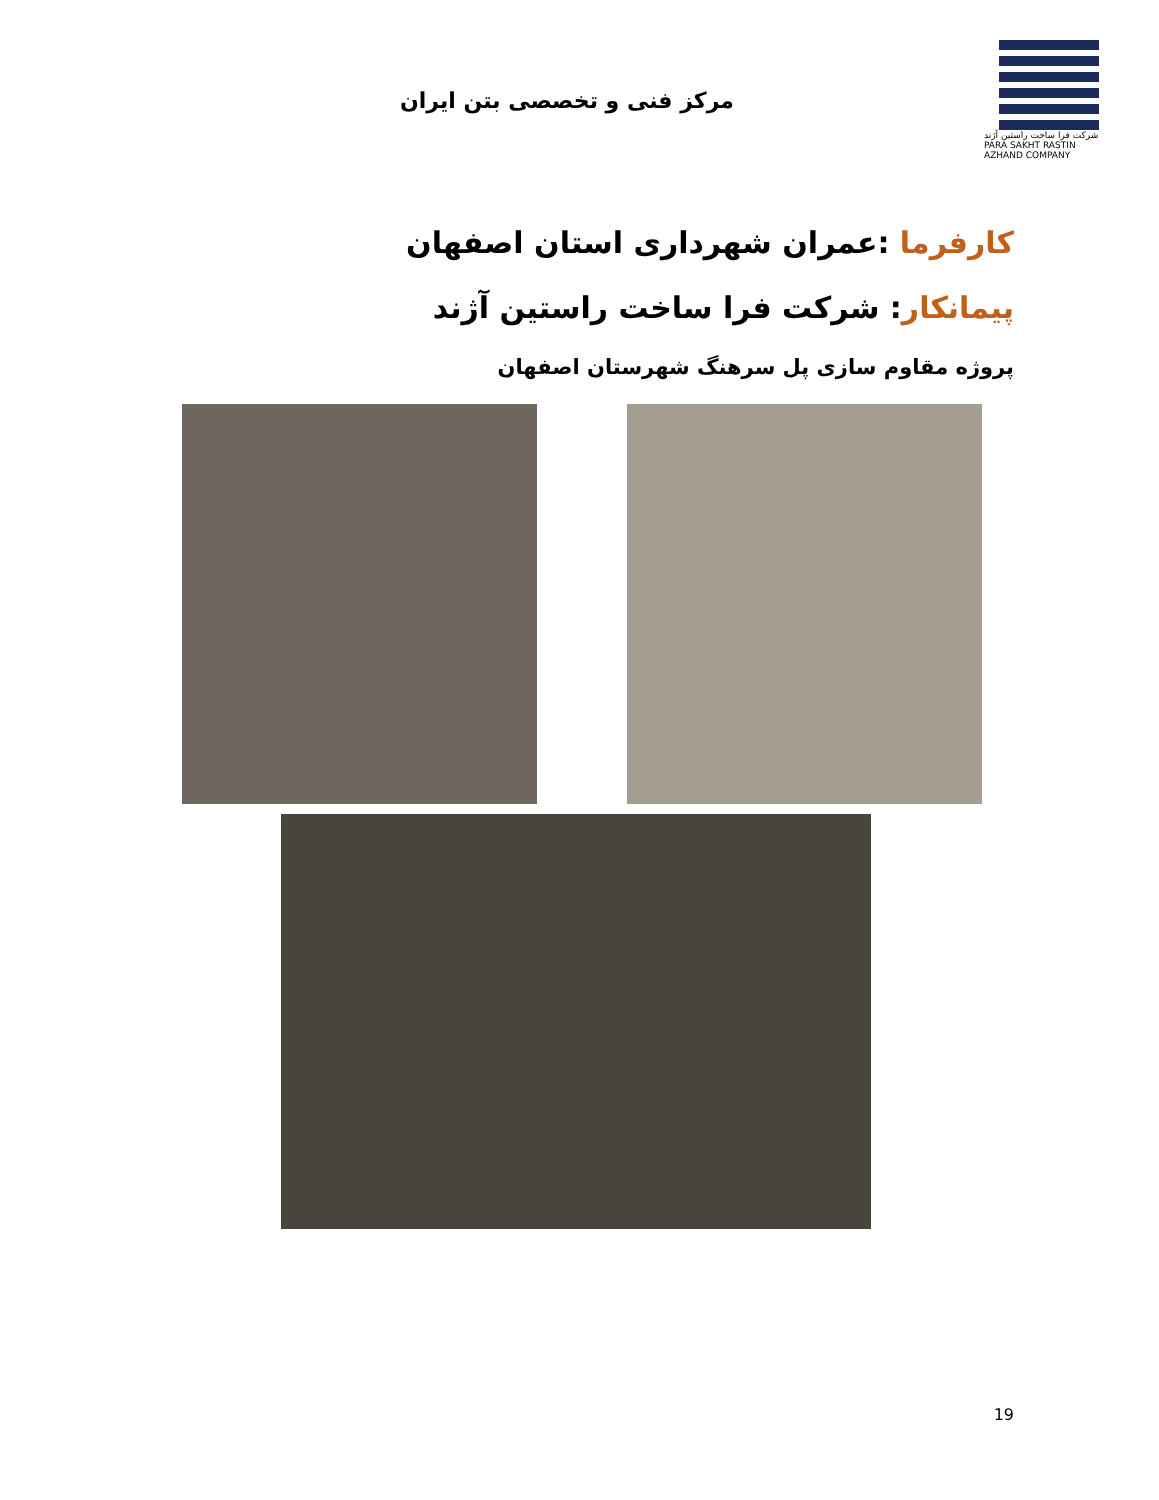مرکز فنی و تخصصی بتن ایران
شرکت فرا ساخت راستین آژند
PARA SAKHT RASTIN AZHAND COMPANY
کارفرما :عمران شهرداری استان اصفهان
پیمانکار: شرکت فرا ساخت راستین آژند
پروژه مقاوم سازی پل سرهنگ شهرستان اصفهان
19